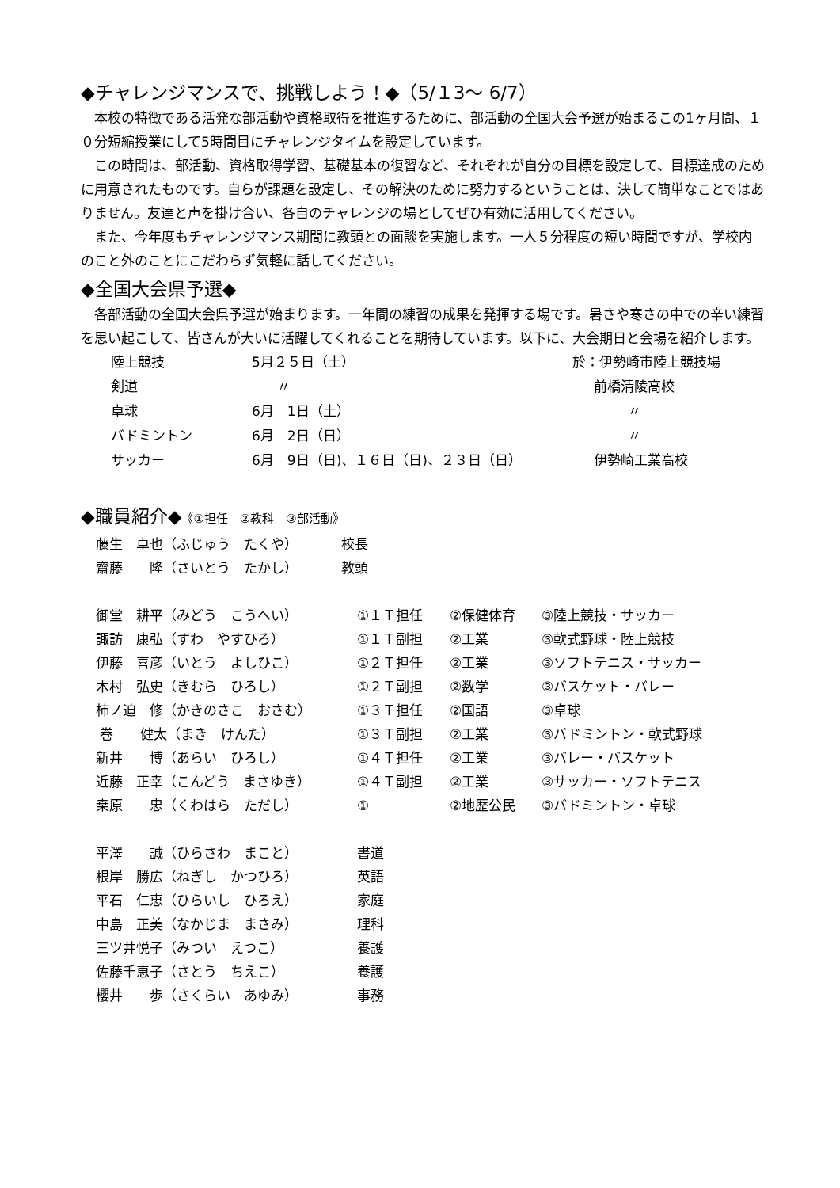◆チャレンジマンスで、挑戦しよう！◆（5/１3～ 6/7）
本校の特徴である活発な部活動や資格取得を推進するために、部活動の全国大会予選が始まるこの1ヶ月間、１０分短縮授業にして5時間目にチャレンジタイムを設定しています。
この時間は、部活動、資格取得学習、基礎基本の復習など、それぞれが自分の目標を設定して、目標達成のために用意されたものです。自らが課題を設定し、その解決のために努力するということは、決して簡単なことではありません。友達と声を掛け合い、各自のチャレンジの場としてぜひ有効に活用してください。
また、今年度もチャレンジマンス期間に教頭との面談を実施します。一人５分程度の短い時間ですが、学校内のこと外のことにこだわらず気軽に話してください。
◆全国大会県予選◆
各部活動の全国大会県予選が始まります。一年間の練習の成果を発揮する場です。暑さや寒さの中での辛い練習を思い起こして、皆さんが大いに活躍してくれることを期待しています。以下に、大会期日と会場を紹介します。
| 陸上競技 | 5月２５日（土） | 於：伊勢崎市陸上競技場 |
| 剣道 | 〃 | 前橋清陵高校 |
| 卓球 | 6月 1日（土） | 〃 |
| バドミントン | 6月 2日（日） | 〃 |
| サッカー | 6月 9日（日)、１６日（日)、２３日（日） | 伊勢崎工業高校 |
◆職員紹介◆《①担任　②教科　③部活動》
| 藤生 卓也（ふじゅう たくや） | 校長 |
| 齋藤 隆（さいとう たかし） | 教頭 |
| 御堂 耕平（みどう こうへい） | ①１Ｔ担任 | ②保健体育 | ③陸上競技・サッカー |
| 諏訪 康弘（すわ やすひろ） | ①１Ｔ副担 | ②工業 | ③軟式野球・陸上競技 |
| 伊藤 喜彦（いとう よしひこ） | ①２Ｔ担任 | ②工業 | ③ソフトテニス・サッカー |
| 木村 弘史（きむら ひろし） | ①２Ｔ副担 | ②数学 | ③バスケット・バレー |
| 柿ノ迫 修（かきのさこ おさむ） | ①３Ｔ担任 | ②国語 | ③卓球 |
| 巻 健太（まき けんた） | ①３Ｔ副担 | ②工業 | ③バドミントン・軟式野球 |
| 新井 博（あらい ひろし） | ①４Ｔ担任 | ②工業 | ③バレー・バスケット |
| 近藤 正幸（こんどう まさゆき） | ①４Ｔ副担 | ②工業 | ③サッカー・ソフトテニス |
| 桒原 忠（くわはら ただし） | ① | ②地歴公民 | ③バドミントン・卓球 |
| 平澤 誠（ひらさわ まこと） | 書道 |
| 根岸 勝広（ねぎし かつひろ） | 英語 |
| 平石 仁恵（ひらいし ひろえ） | 家庭 |
| 中島 正美（なかじま まさみ） | 理科 |
| 三ツ井悦子（みつい えつこ） | 養護 |
| 佐藤千恵子（さとう ちえこ） | 養護 |
| 櫻井 歩（さくらい あゆみ） | 事務 |